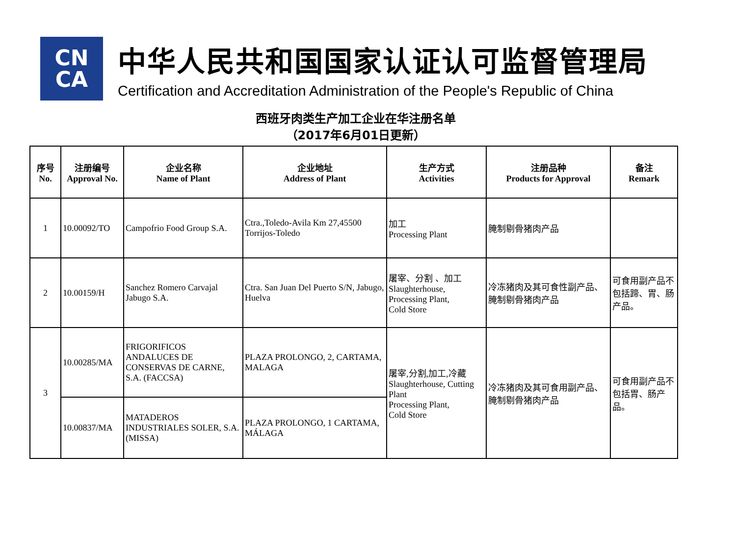CN
CA
中华人民共和国国家认证认可监督管理局
Certification and Accreditation Administration of the People's Republic of China
西班牙肉类生产加工企业在华注册名单
（2017年6月01日更新）
| 序号 No. | 注册编号 Approval No. | 企业名称 Name of Plant | 企业地址 Address of Plant | 生产方式 Activities | 注册品种 Products for Approval | 备注 Remark |
| --- | --- | --- | --- | --- | --- | --- |
| 1 | 10.00092/TO | Campofrio Food Group S.A. | Ctra.,Toledo-Avila Km 27,45500 Torrijos-Toledo | 加工 Processing Plant | 腌制剔骨猪肉产品 | |
| 2 | 10.00159/H | Sanchez Romero Carvajal Jabugo S.A. | Ctra. San Juan Del Puerto S/N, Jabugo, Huelva | 屠宰、分割 、加工 Slaughterhouse, Processing Plant, Cold Store | 冷冻猪肉及其可食性副产品、腌制剔骨猪肉产品 | 可食用副产品不包括蹄、胃、肠产品。 |
| 3 | 10.00285/MA | FRIGORIFICOS ANDALUCES DE CONSERVAS DE CARNE, S.A. (FACCSA) | PLAZA PROLONGO, 2, CARTAMA, MALAGA | 屠宰,分割,加工,冷藏 Slaughterhouse, Cutting Plant Processing Plant, Cold Store | 冷冻猪肉及其可食用副产品、腌制剔骨猪肉产品 | 可食用副产品不包括胃、肠产品。 |
| | 10.00837/MA | MATADEROS INDUSTRIALES SOLER, S.A. (MISSA) | PLAZA PROLONGO, 1 CARTAMA, MÁLAGA | | | |